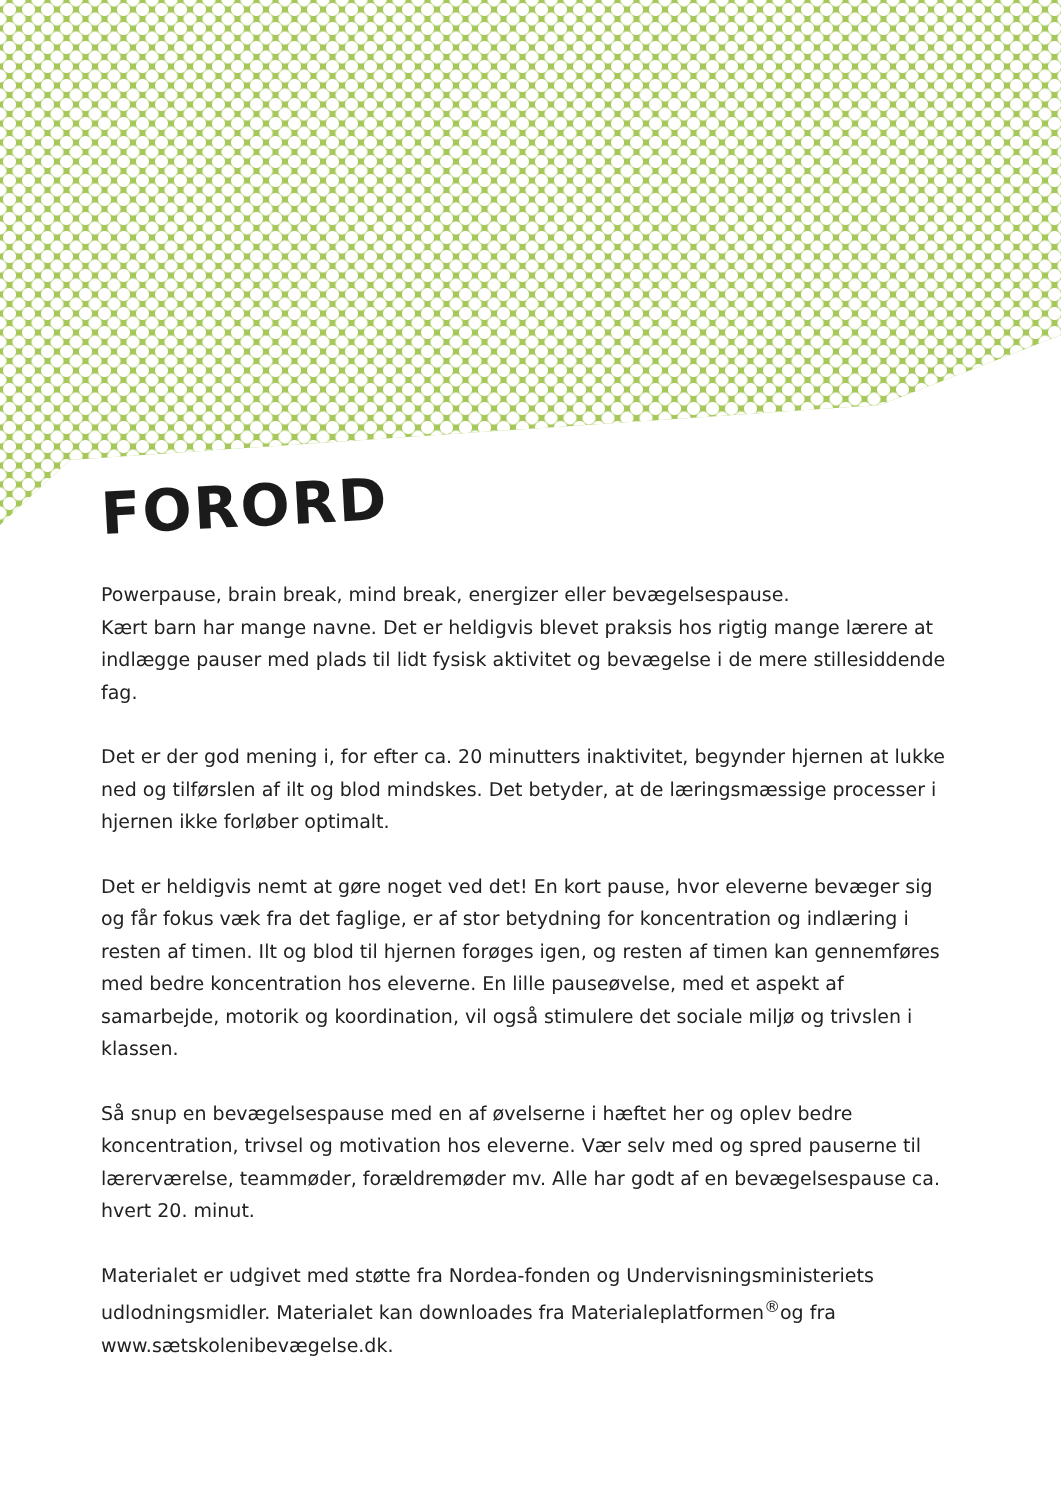FORORD
Powerpause, brain break, mind break, energizer eller bevægelsespause.
Kært barn har mange navne. Det er heldigvis blevet praksis hos rigtig mange lærere at indlægge pauser med plads til lidt fysisk aktivitet og bevægelse i de mere stillesiddende fag.
Det er der god mening i, for efter ca. 20 minutters inaktivitet, begynder hjernen at lukke ned og tilførslen af ilt og blod mindskes. Det betyder, at de læringsmæssige processer i hjernen ikke forløber optimalt.
Det er heldigvis nemt at gøre noget ved det! En kort pause, hvor eleverne bevæger sig og får fokus væk fra det faglige, er af stor betydning for koncentration og indlæring i resten af timen. Ilt og blod til hjernen forøges igen, og resten af timen kan gennemføres med bedre koncentration hos eleverne. En lille pauseøvelse, med et aspekt af samarbejde, motorik og koordination, vil også stimulere det sociale miljø og trivslen i klassen.
Så snup en bevægelsespause med en af øvelserne i hæftet her og oplev bedre koncentration, trivsel og motivation hos eleverne. Vær selv med og spred pauserne til lærerværelse, teammøder, forældremøder mv. Alle har godt af en bevægelsespause ca. hvert 20. minut.
Materialet er udgivet med støtte fra Nordea-fonden og Undervisningsministeriets udlodningsmidler. Materialet kan downloades fra Materialeplatformen<sup>®</sup>og fra www.sætskolenibevægelse.dk.